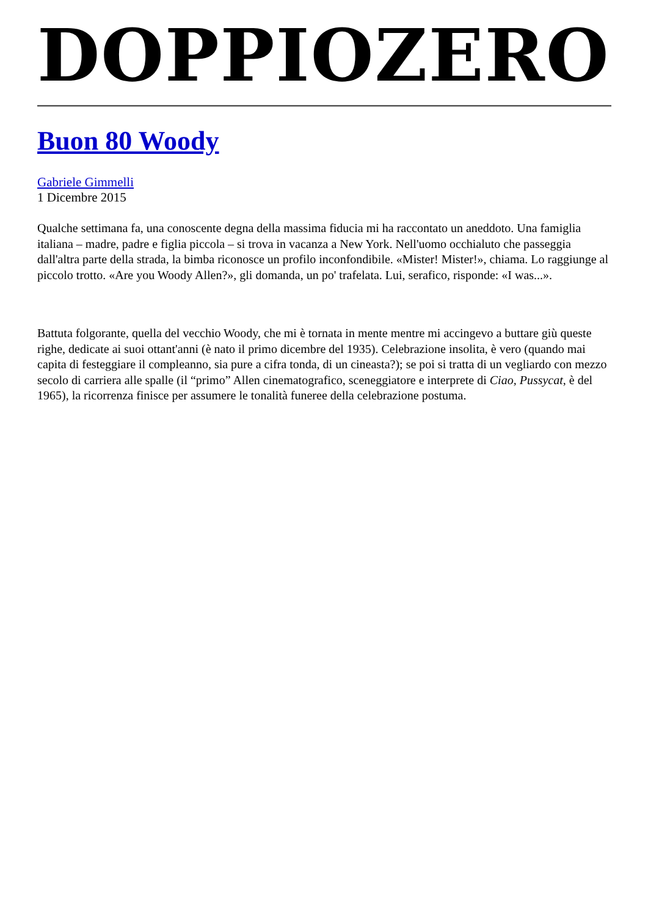DOPPIOZERO
Buon 80 Woody
Gabriele Gimmelli
1 Dicembre 2015
Qualche settimana fa, una conoscente degna della massima fiducia mi ha raccontato un aneddoto. Una famiglia italiana – madre, padre e figlia piccola – si trova in vacanza a New York. Nell'uomo occhialuto che passeggia dall'altra parte della strada, la bimba riconosce un profilo inconfondibile. «Mister! Mister!», chiama. Lo raggiunge al piccolo trotto. «Are you Woody Allen?», gli domanda, un po' trafelata. Lui, serafico, risponde: «I was...».
Battuta folgorante, quella del vecchio Woody, che mi è tornata in mente mentre mi accingevo a buttare giù queste righe, dedicate ai suoi ottant'anni (è nato il primo dicembre del 1935). Celebrazione insolita, è vero (quando mai capita di festeggiare il compleanno, sia pure a cifra tonda, di un cineasta?); se poi si tratta di un vegliardo con mezzo secolo di carriera alle spalle (il “primo” Allen cinematografico, sceneggiatore e interprete di Ciao, Pussycat, è del 1965), la ricorrenza finisce per assumere le tonalità funeree della celebrazione postuma.